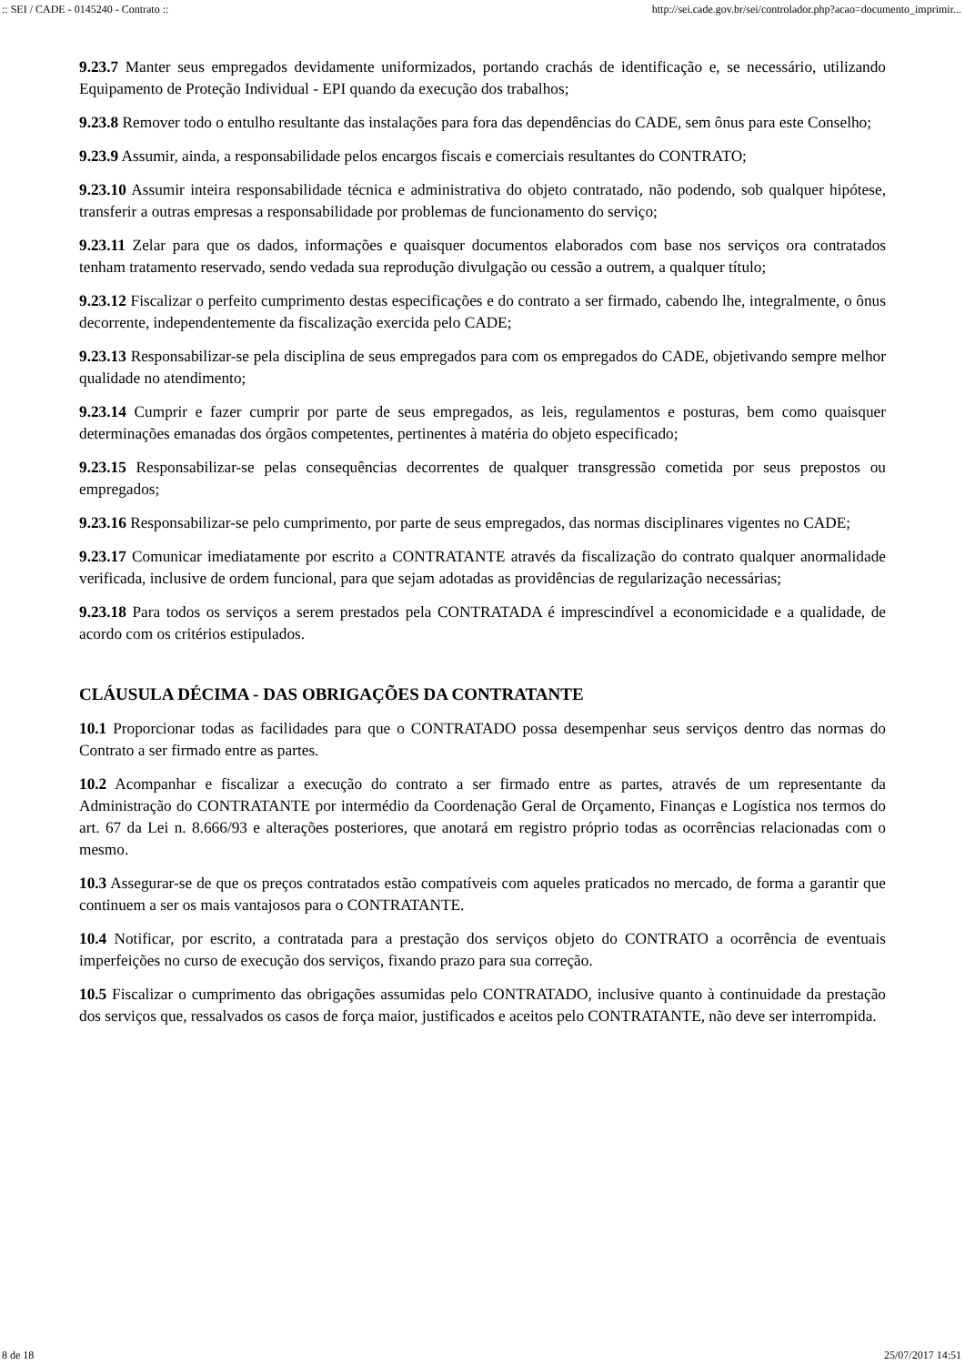:: SEI / CADE - 0145240 - Contrato :: http://sei.cade.gov.br/sei/controlador.php?acao=documento_imprimir...
9.23.7 Manter seus empregados devidamente uniformizados, portando crachás de identificação e, se necessário, utilizando Equipamento de Proteção Individual - EPI quando da execução dos trabalhos;
9.23.8 Remover todo o entulho resultante das instalações para fora das dependências do CADE, sem ônus para este Conselho;
9.23.9 Assumir, ainda, a responsabilidade pelos encargos fiscais e comerciais resultantes do CONTRATO;
9.23.10 Assumir inteira responsabilidade técnica e administrativa do objeto contratado, não podendo, sob qualquer hipótese, transferir a outras empresas a responsabilidade por problemas de funcionamento do serviço;
9.23.11 Zelar para que os dados, informações e quaisquer documentos elaborados com base nos serviços ora contratados tenham tratamento reservado, sendo vedada sua reprodução divulgação ou cessão a outrem, a qualquer título;
9.23.12 Fiscalizar o perfeito cumprimento destas especificações e do contrato a ser firmado, cabendo lhe, integralmente, o ônus decorrente, independentemente da fiscalização exercida pelo CADE;
9.23.13 Responsabilizar-se pela disciplina de seus empregados para com os empregados do CADE, objetivando sempre melhor qualidade no atendimento;
9.23.14 Cumprir e fazer cumprir por parte de seus empregados, as leis, regulamentos e posturas, bem como quaisquer determinações emanadas dos órgãos competentes, pertinentes à matéria do objeto especificado;
9.23.15 Responsabilizar-se pelas consequências decorrentes de qualquer transgressão cometida por seus prepostos ou empregados;
9.23.16 Responsabilizar-se pelo cumprimento, por parte de seus empregados, das normas disciplinares vigentes no CADE;
9.23.17 Comunicar imediatamente por escrito a CONTRATANTE através da fiscalização do contrato qualquer anormalidade verificada, inclusive de ordem funcional, para que sejam adotadas as providências de regularização necessárias;
9.23.18 Para todos os serviços a serem prestados pela CONTRATADA é imprescindível a economicidade e a qualidade, de acordo com os critérios estipulados.
CLÁUSULA DÉCIMA - DAS OBRIGAÇÕES DA CONTRATANTE
10.1 Proporcionar todas as facilidades para que o CONTRATADO possa desempenhar seus serviços dentro das normas do Contrato a ser firmado entre as partes.
10.2 Acompanhar e fiscalizar a execução do contrato a ser firmado entre as partes, através de um representante da Administração do CONTRATANTE por intermédio da Coordenação Geral de Orçamento, Finanças e Logística nos termos do art. 67 da Lei n. 8.666/93 e alterações posteriores, que anotará em registro próprio todas as ocorrências relacionadas com o mesmo.
10.3 Assegurar-se de que os preços contratados estão compatíveis com aqueles praticados no mercado, de forma a garantir que continuem a ser os mais vantajosos para o CONTRATANTE.
10.4 Notificar, por escrito, a contratada para a prestação dos serviços objeto do CONTRATO a ocorrência de eventuais imperfeições no curso de execução dos serviços, fixando prazo para sua correção.
10.5 Fiscalizar o cumprimento das obrigações assumidas pelo CONTRATADO, inclusive quanto à continuidade da prestação dos serviços que, ressalvados os casos de força maior, justificados e aceitos pelo CONTRATANTE, não deve ser interrompida.
8 de 18 25/07/2017 14:51